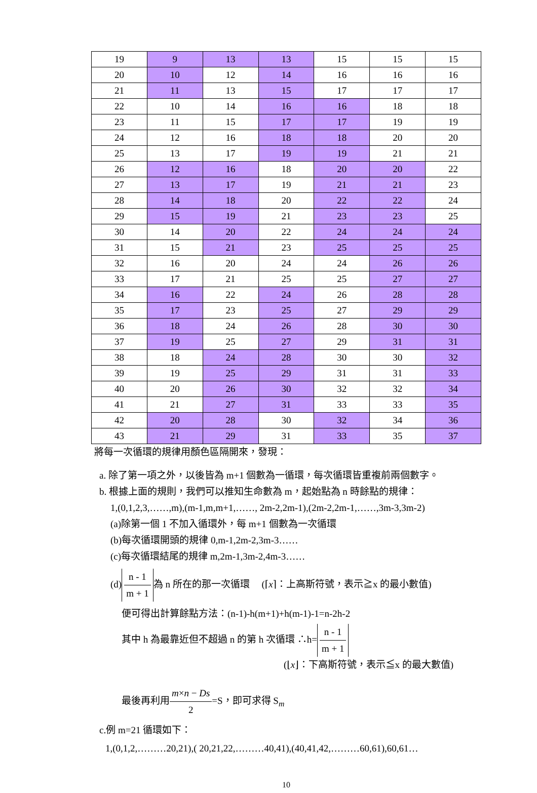| 19 | 9 | 13 | 13 | 15 | 15 | 15 |
| 20 | 10 | 12 | 14 | 16 | 16 | 16 |
| 21 | 11 | 13 | 15 | 17 | 17 | 17 |
| 22 | 10 | 14 | 16 | 16 | 18 | 18 |
| 23 | 11 | 15 | 17 | 17 | 19 | 19 |
| 24 | 12 | 16 | 18 | 18 | 20 | 20 |
| 25 | 13 | 17 | 19 | 19 | 21 | 21 |
| 26 | 12 | 16 | 18 | 20 | 20 | 22 |
| 27 | 13 | 17 | 19 | 21 | 21 | 23 |
| 28 | 14 | 18 | 20 | 22 | 22 | 24 |
| 29 | 15 | 19 | 21 | 23 | 23 | 25 |
| 30 | 14 | 20 | 22 | 24 | 24 | 24 |
| 31 | 15 | 21 | 23 | 25 | 25 | 25 |
| 32 | 16 | 20 | 24 | 24 | 26 | 26 |
| 33 | 17 | 21 | 25 | 25 | 27 | 27 |
| 34 | 16 | 22 | 24 | 26 | 28 | 28 |
| 35 | 17 | 23 | 25 | 27 | 29 | 29 |
| 36 | 18 | 24 | 26 | 28 | 30 | 30 |
| 37 | 19 | 25 | 27 | 29 | 31 | 31 |
| 38 | 18 | 24 | 28 | 30 | 30 | 32 |
| 39 | 19 | 25 | 29 | 31 | 31 | 33 |
| 40 | 20 | 26 | 30 | 32 | 32 | 34 |
| 41 | 21 | 27 | 31 | 33 | 33 | 35 |
| 42 | 20 | 28 | 30 | 32 | 34 | 36 |
| 43 | 21 | 29 | 31 | 33 | 35 | 37 |
將每一次循環的規律用顏色區隔開來，發現：
a. 除了第一項之外，以後皆為 m+1 個數為一循環，每次循環皆重複前兩個數字。
b. 根據上面的規則，我們可以推知生命數為 m，起始點為 n 時餘點的規律：
1,(0,1,2,3,……,m),(m-1,m,m+1,……, 2m-2,2m-1),(2m-2,2m-1,……,3m-3,3m-2)
(a)除第一個 1 不加入循環外，每 m+1 個數為一次循環
(b)每次循環開頭的規律 0,m-1,2m-2,3m-3……
(c)每次循環結尾的規律 m,2m-1,3m-2,4m-3……
(d) n - 1 m + 1 為 n 所在的那一次循環 (⌈x⌉：上高斯符號，表示≧x 的最小數值)
便可得出計算餘點方法：(n-1)-h(m+1)+h(m-1)-1=n-2h-2
其中 h 為最靠近但不超過 n 的第 h 次循環 ∴h= n - 1 m + 1
(⌊x⌋：下高斯符號，表示≦x 的最大數值)
最後再利用m×n − Ds 2=S，即可求得 S<sub>m</sub>
c.例 m=21 循環如下：
1,(0,1,2,………20,21),( 20,21,22,………40,41),(40,41,42,………60,61),60,61…
10